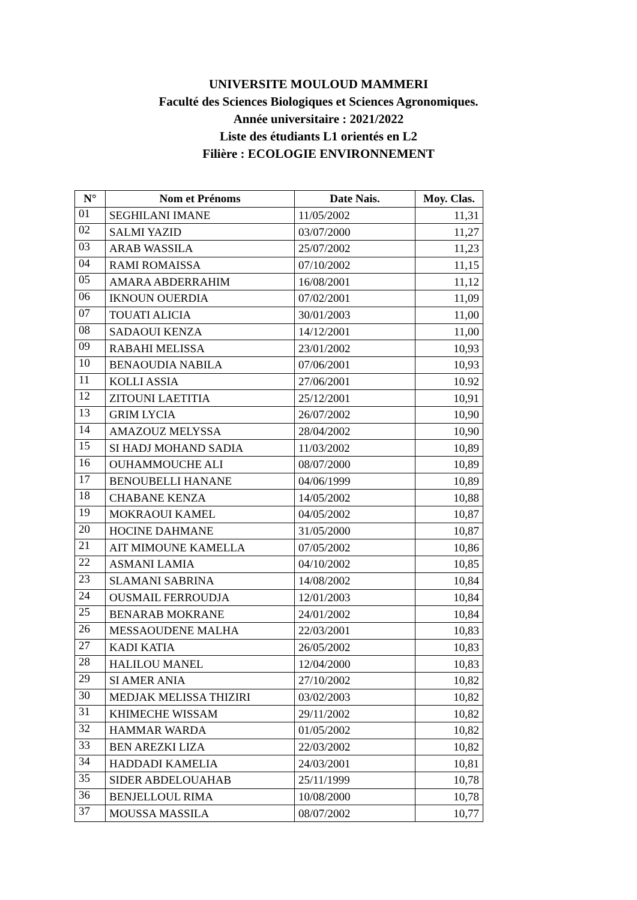UNIVERSITE MOULOUD MAMMERI
Faculté des Sciences Biologiques et Sciences Agronomiques.
Année universitaire : 2021/2022
Liste des étudiants L1 orientés en L2
Filière : ECOLOGIE ENVIRONNEMENT
| N° | Nom et Prénoms | Date Nais. | Moy. Clas. |
| --- | --- | --- | --- |
| 01 | SEGHILANI IMANE | 11/05/2002 | 11,31 |
| 02 | SALMI YAZID | 03/07/2000 | 11,27 |
| 03 | ARAB WASSILA | 25/07/2002 | 11,23 |
| 04 | RAMI ROMAISSA | 07/10/2002 | 11,15 |
| 05 | AMARA ABDERRAHIM | 16/08/2001 | 11,12 |
| 06 | IKNOUN OUERDIA | 07/02/2001 | 11,09 |
| 07 | TOUATI ALICIA | 30/01/2003 | 11,00 |
| 08 | SADAOUI KENZA | 14/12/2001 | 11,00 |
| 09 | RABAHI MELISSA | 23/01/2002 | 10,93 |
| 10 | BENAOUDIA NABILA | 07/06/2001 | 10,93 |
| 11 | KOLLI ASSIA | 27/06/2001 | 10.92 |
| 12 | ZITOUNI LAETITIA | 25/12/2001 | 10,91 |
| 13 | GRIM LYCIA | 26/07/2002 | 10,90 |
| 14 | AMAZOUZ MELYSSA | 28/04/2002 | 10,90 |
| 15 | SI HADJ MOHAND SADIA | 11/03/2002 | 10,89 |
| 16 | OUHAMMOUCHE ALI | 08/07/2000 | 10,89 |
| 17 | BENOUBELLI HANANE | 04/06/1999 | 10,89 |
| 18 | CHABANE KENZA | 14/05/2002 | 10,88 |
| 19 | MOKRAOUI KAMEL | 04/05/2002 | 10,87 |
| 20 | HOCINE DAHMANE | 31/05/2000 | 10,87 |
| 21 | AIT MIMOUNE KAMELLA | 07/05/2002 | 10,86 |
| 22 | ASMANI LAMIA | 04/10/2002 | 10,85 |
| 23 | SLAMANI SABRINA | 14/08/2002 | 10,84 |
| 24 | OUSMAIL FERROUDJA | 12/01/2003 | 10,84 |
| 25 | BENARAB MOKRANE | 24/01/2002 | 10,84 |
| 26 | MESSAOUDENE MALHA | 22/03/2001 | 10,83 |
| 27 | KADI KATIA | 26/05/2002 | 10,83 |
| 28 | HALILOU MANEL | 12/04/2000 | 10,83 |
| 29 | SI AMER ANIA | 27/10/2002 | 10,82 |
| 30 | MEDJAK MELISSA THIZIRI | 03/02/2003 | 10,82 |
| 31 | KHIMECHE WISSAM | 29/11/2002 | 10,82 |
| 32 | HAMMAR WARDA | 01/05/2002 | 10,82 |
| 33 | BEN AREZKI LIZA | 22/03/2002 | 10,82 |
| 34 | HADDADI KAMELIA | 24/03/2001 | 10,81 |
| 35 | SIDER ABDELOUAHAB | 25/11/1999 | 10,78 |
| 36 | BENJELLOUL RIMA | 10/08/2000 | 10,78 |
| 37 | MOUSSA MASSILA | 08/07/2002 | 10,77 |